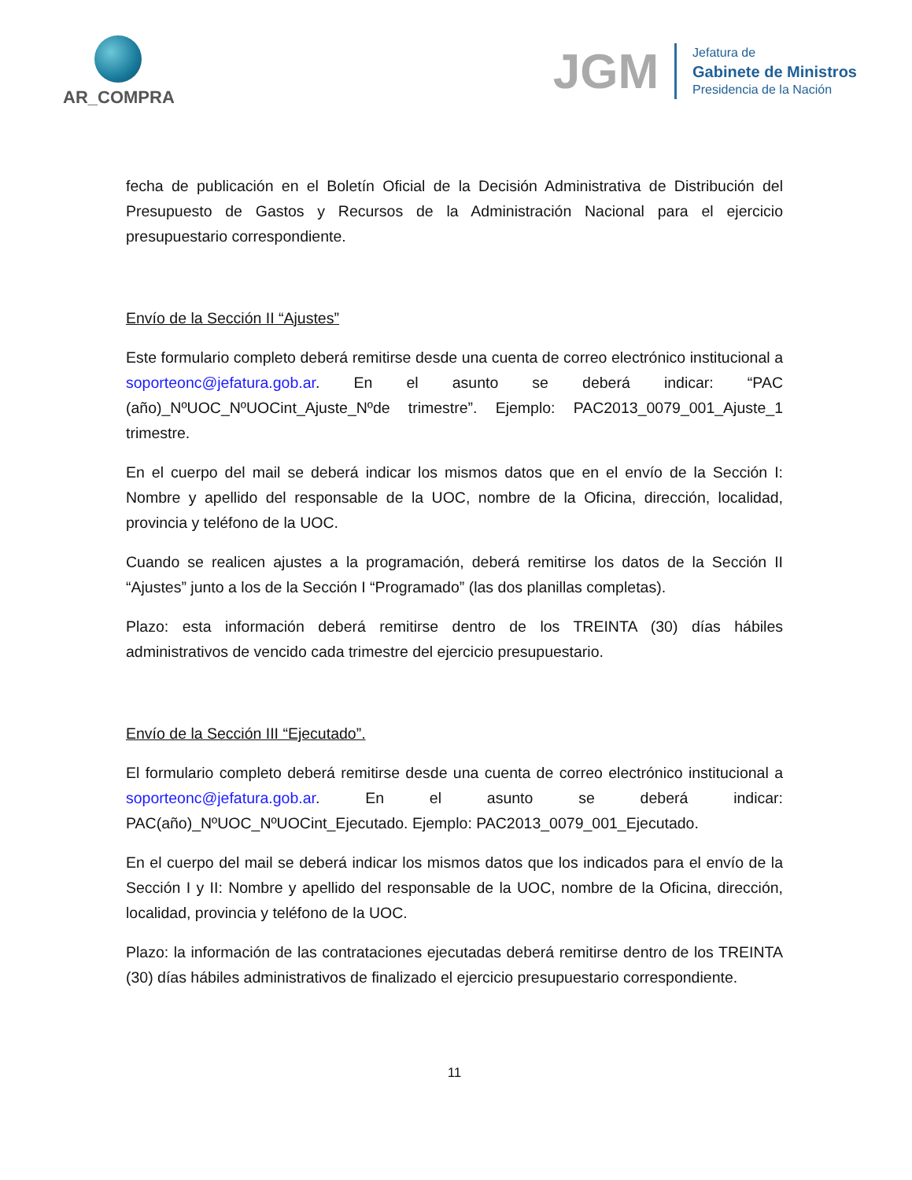AR_COMPRA
JGM
Jefatura de
Gabinete de Ministros
Presidencia de la Nación
fecha de publicación en el Boletín Oficial de la Decisión Administrativa de Distribución del Presupuesto de Gastos y Recursos de la Administración Nacional para el ejercicio presupuestario correspondiente.
Envío de la Sección II “Ajustes”
Este formulario completo deberá remitirse desde una cuenta de correo electrónico institucional a soporteonc@jefatura.gob.ar. En el asunto se deberá indicar: “PAC (año)_NºUOC_NºUOCint_Ajuste_Nºde trimestre”. Ejemplo: PAC2013_0079_001_Ajuste_1 trimestre.
En el cuerpo del mail se deberá indicar los mismos datos que en el envío de la Sección I: Nombre y apellido del responsable de la UOC, nombre de la Oficina, dirección, localidad, provincia y teléfono de la UOC.
Cuando se realicen ajustes a la programación, deberá remitirse los datos de la Sección II “Ajustes” junto a los de la Sección I “Programado” (las dos planillas completas).
Plazo: esta información deberá remitirse dentro de los TREINTA (30) días hábiles administrativos de vencido cada trimestre del ejercicio presupuestario.
Envío de la Sección III “Ejecutado”.
El formulario completo deberá remitirse desde una cuenta de correo electrónico institucional a soporteonc@jefatura.gob.ar. En el asunto se deberá indicar: PAC(año)_NºUOC_NºUOCint_Ejecutado. Ejemplo: PAC2013_0079_001_Ejecutado.
En el cuerpo del mail se deberá indicar los mismos datos que los indicados para el envío de la Sección I y II: Nombre y apellido del responsable de la UOC, nombre de la Oficina, dirección, localidad, provincia y teléfono de la UOC.
Plazo: la información de las contrataciones ejecutadas deberá remitirse dentro de los TREINTA (30) días hábiles administrativos de finalizado el ejercicio presupuestario correspondiente.
11